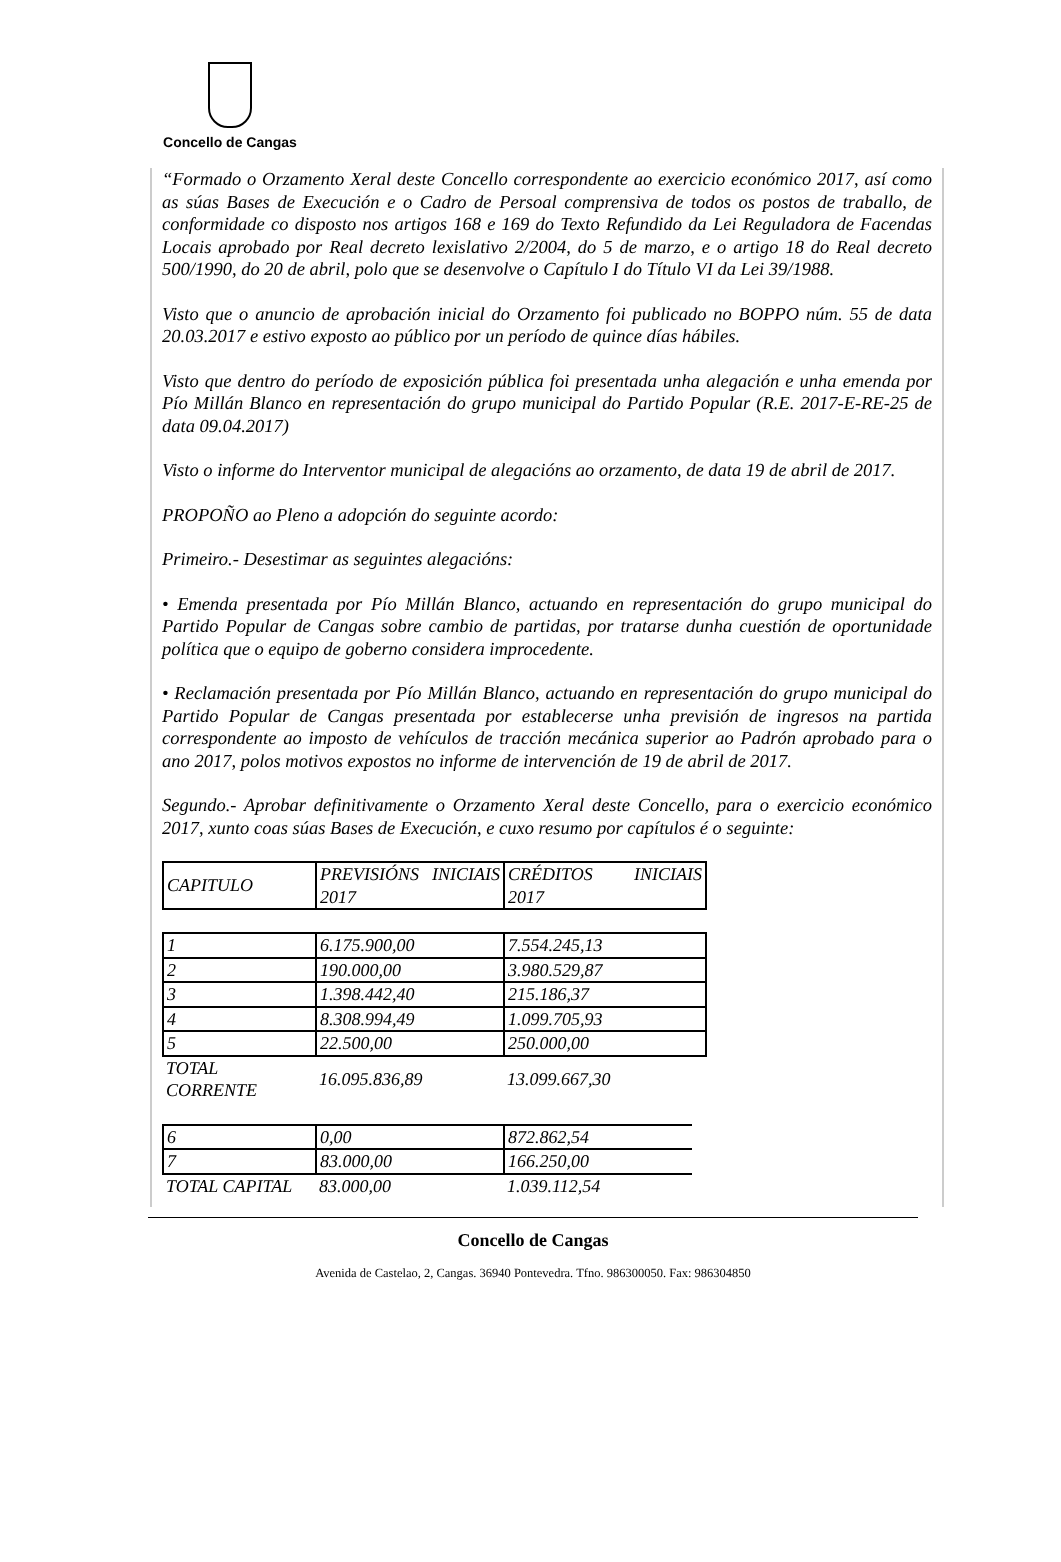Concello de Cangas
“Formado o Orzamento Xeral deste Concello correspondente ao exercicio económico 2017, así como as súas Bases de Execución e o Cadro de Persoal comprensiva de todos os postos de traballo, de conformidade co disposto nos artigos 168 e 169 do Texto Refundido da Lei Reguladora de Facendas Locais aprobado por Real decreto lexislativo 2/2004, do 5 de marzo, e o artigo 18 do Real decreto 500/1990, do 20 de abril, polo que se desenvolve o Capítulo I do Título VI da Lei 39/1988.
Visto que o anuncio de aprobación inicial do Orzamento foi publicado no BOPPO núm. 55 de data 20.03.2017 e estivo exposto ao público por un período de quince días hábiles.
Visto que dentro do período de exposición pública foi presentada unha alegación e unha emenda por Pío Millán Blanco en representación do grupo municipal do Partido Popular (R.E. 2017-E-RE-25 de data 09.04.2017)
Visto o informe do Interventor municipal de alegacións ao orzamento, de data 19 de abril de 2017.
PROPOÑO ao Pleno a adopción do seguinte acordo:
Primeiro.- Desestimar as seguintes alegacións:
• Emenda presentada por Pío Millán Blanco, actuando en representación do grupo municipal do Partido Popular de Cangas sobre cambio de partidas, por tratarse dunha cuestión de oportunidade política que o equipo de goberno considera improcedente.
• Reclamación presentada por Pío Millán Blanco, actuando en representación do grupo municipal do Partido Popular de Cangas presentada por establecerse unha previsión de ingresos na partida correspondente ao imposto de vehículos de tracción mecánica superior ao Padrón aprobado para o ano 2017, polos motivos expostos no informe de intervención de 19 de abril de 2017.
Segundo.- Aprobar definitivamente o Orzamento Xeral deste Concello, para o exercicio económico 2017, xunto coas súas Bases de Execución, e cuxo resumo por capítulos é o seguinte:
| CAPITULO | PREVISIÓNS INICIAIS 2017 | CRÉDITOS INICIAIS 2017 |
| 1 | 6.175.900,00 | 7.554.245,13 |
| 2 | 190.000,00 | 3.980.529,87 |
| 3 | 1.398.442,40 | 215.186,37 |
| 4 | 8.308.994,49 | 1.099.705,93 |
| 5 | 22.500,00 | 250.000,00 |
| TOTAL CORRENTE | 16.095.836,89 | 13.099.667,30 |
| 6 | 0,00 | 872.862,54 |
| 7 | 83.000,00 | 166.250,00 |
| TOTAL CAPITAL | 83.000,00 | 1.039.112,54 |
Concello de Cangas
Avenida de Castelao, 2, Cangas. 36940 Pontevedra. Tfno. 986300050. Fax: 986304850